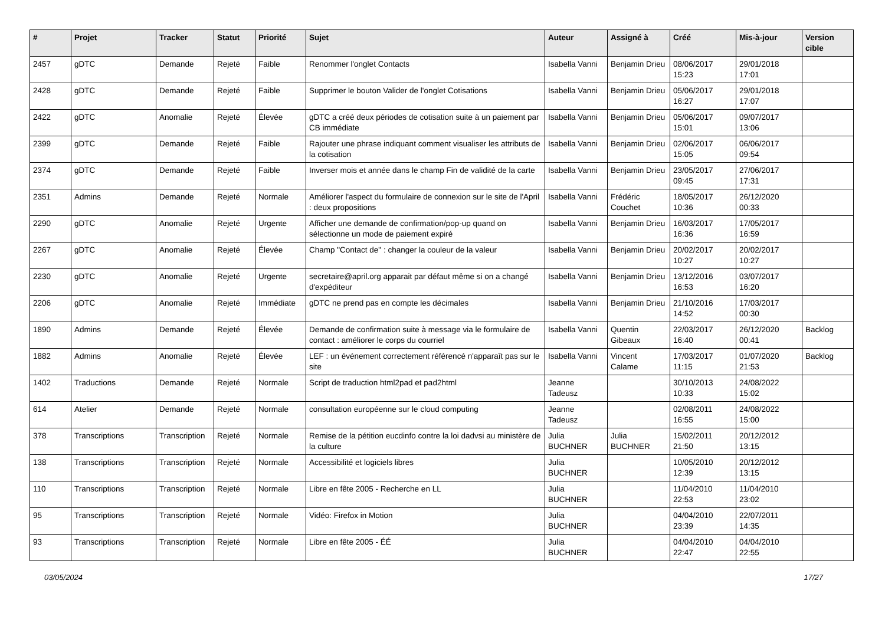| # | Projet | Tracker | Statut | Priorité | Sujet | Auteur | Assigné à | Créé | Mis-à-jour | Version cible |
| --- | --- | --- | --- | --- | --- | --- | --- | --- | --- | --- |
| 2457 | gDTC | Demande | Rejeté | Faible | Renommer l'onglet Contacts | Isabella Vanni | Benjamin Drieu | 08/06/2017 15:23 | 29/01/2018 17:01 | |
| 2428 | gDTC | Demande | Rejeté | Faible | Supprimer le bouton Valider de l'onglet Cotisations | Isabella Vanni | Benjamin Drieu | 05/06/2017 16:27 | 29/01/2018 17:07 | |
| 2422 | gDTC | Anomalie | Rejeté | Élevée | gDTC a créé deux périodes de cotisation suite à un paiement par CB immédiate | Isabella Vanni | Benjamin Drieu | 05/06/2017 15:01 | 09/07/2017 13:06 | |
| 2399 | gDTC | Demande | Rejeté | Faible | Rajouter une phrase indiquant comment visualiser les attributs de la cotisation | Isabella Vanni | Benjamin Drieu | 02/06/2017 15:05 | 06/06/2017 09:54 | |
| 2374 | gDTC | Demande | Rejeté | Faible | Inverser mois et année dans le champ Fin de validité de la carte | Isabella Vanni | Benjamin Drieu | 23/05/2017 09:45 | 27/06/2017 17:31 | |
| 2351 | Admins | Demande | Rejeté | Normale | Améliorer l'aspect du formulaire de connexion sur le site de l'April : deux propositions | Isabella Vanni | Frédéric Couchet | 18/05/2017 10:36 | 26/12/2020 00:33 | |
| 2290 | gDTC | Anomalie | Rejeté | Urgente | Afficher une demande de confirmation/pop-up quand on sélectionne un mode de paiement expiré | Isabella Vanni | Benjamin Drieu | 16/03/2017 16:36 | 17/05/2017 16:59 | |
| 2267 | gDTC | Anomalie | Rejeté | Élevée | Champ "Contact de" : changer la couleur de la valeur | Isabella Vanni | Benjamin Drieu | 20/02/2017 10:27 | 20/02/2017 10:27 | |
| 2230 | gDTC | Anomalie | Rejeté | Urgente | secretaire@april.org apparait par défaut même si on a changé d'expéditeur | Isabella Vanni | Benjamin Drieu | 13/12/2016 16:53 | 03/07/2017 16:20 | |
| 2206 | gDTC | Anomalie | Rejeté | Immédiate | gDTC ne prend pas en compte les décimales | Isabella Vanni | Benjamin Drieu | 21/10/2016 14:52 | 17/03/2017 00:30 | |
| 1890 | Admins | Demande | Rejeté | Élevée | Demande de confirmation suite à message via le formulaire de contact : améliorer le corps du courriel | Isabella Vanni | Quentin Gibeaux | 22/03/2017 16:40 | 26/12/2020 00:41 | Backlog |
| 1882 | Admins | Anomalie | Rejeté | Élevée | LEF : un événement correctement référencé n'apparaît pas sur le site | Isabella Vanni | Vincent Calame | 17/03/2017 11:15 | 01/07/2020 21:53 | Backlog |
| 1402 | Traductions | Demande | Rejeté | Normale | Script de traduction html2pad et pad2html | Jeanne Tadeusz | | 30/10/2013 10:33 | 24/08/2022 15:02 | |
| 614 | Atelier | Demande | Rejeté | Normale | consultation européenne sur le cloud computing | Jeanne Tadeusz | | 02/08/2011 16:55 | 24/08/2022 15:00 | |
| 378 | Transcriptions | Transcription | Rejeté | Normale | Remise de la pétition eucdinfo contre la loi dadvsi au ministère de la culture | Julia BUCHNER | Julia BUCHNER | 15/02/2011 21:50 | 20/12/2012 13:15 | |
| 138 | Transcriptions | Transcription | Rejeté | Normale | Accessibilité et logiciels libres | Julia BUCHNER | | 10/05/2010 12:39 | 20/12/2012 13:15 | |
| 110 | Transcriptions | Transcription | Rejeté | Normale | Libre en fête 2005 - Recherche en LL | Julia BUCHNER | | 11/04/2010 22:53 | 11/04/2010 23:02 | |
| 95 | Transcriptions | Transcription | Rejeté | Normale | Vidéo: Firefox in Motion | Julia BUCHNER | | 04/04/2010 23:39 | 22/07/2011 14:35 | |
| 93 | Transcriptions | Transcription | Rejeté | Normale | Libre en fête 2005 - ÉÉ | Julia BUCHNER | | 04/04/2010 22:47 | 04/04/2010 22:55 | |
03/05/2024 17/27